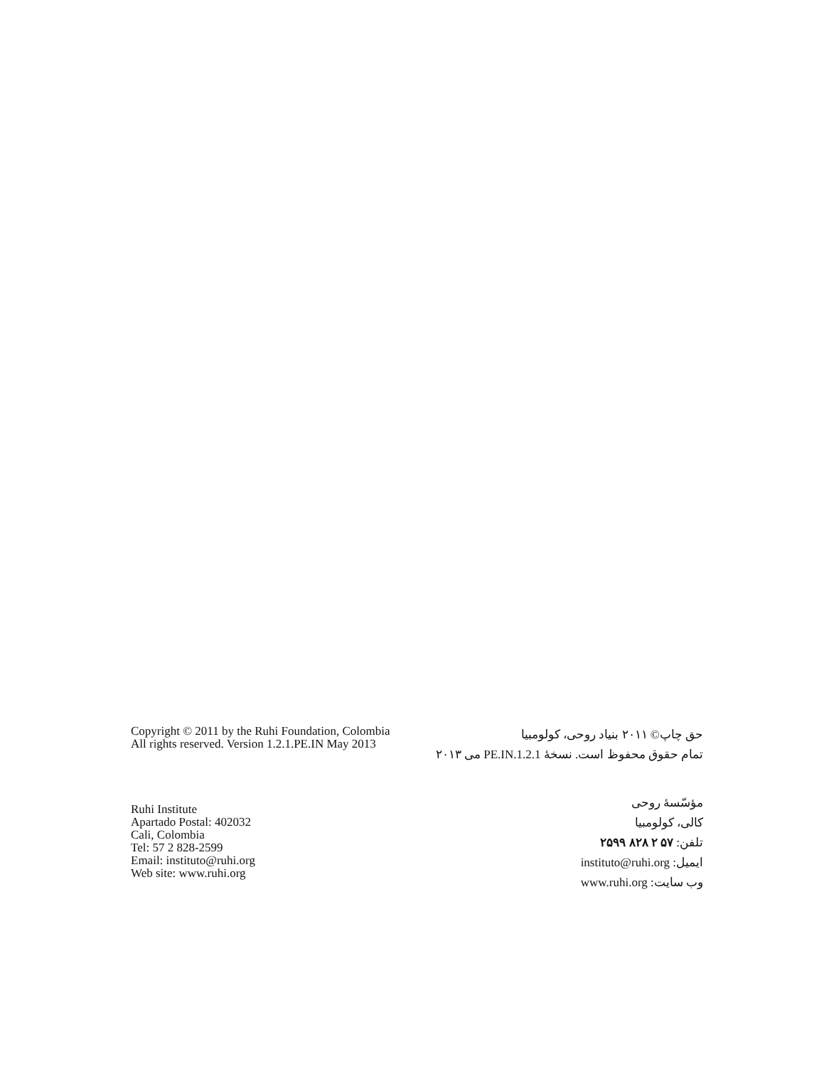Copyright © 2011 by the Ruhi Foundation, Colombia
All rights reserved. Version 1.2.1.PE.IN May 2013
حق چاپ© ۲۰۱۱ بنیاد روحی، کولومبیا
تمام حقوق محفوظ است. نسخهٔ 1.2.1.PE.IN می ۲۰۱۳
Ruhi Institute
Apartado Postal: 402032
Cali, Colombia
Tel: 57 2 828-2599
Email: instituto@ruhi.org
Web site: www.ruhi.org
مؤسّسهٔ روحی
کالی، کولومبیا
تلفن: ۵۷ ۲ ۸۲۸ ۲۵۹۹
ایمیل: instituto@ruhi.org
وب سایت: www.ruhi.org